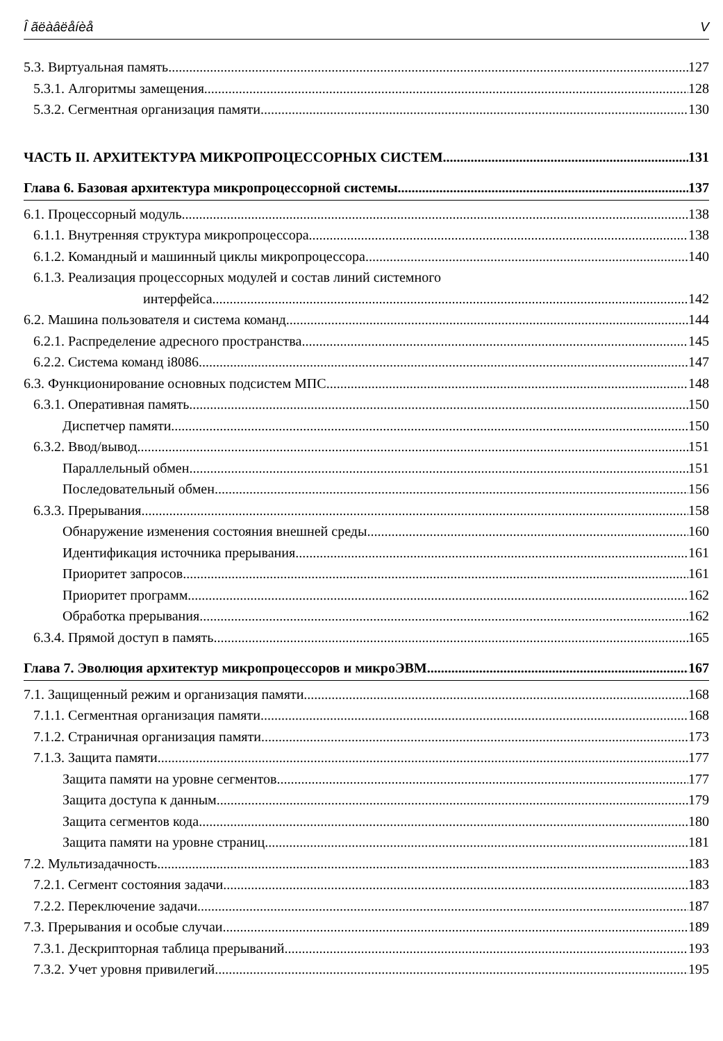Î ãëàâëåíèå V
5.3. Виртуальная память 127
5.3.1. Алгоритмы замещения 128
5.3.2. Сегментная организация памяти 130
ЧАСТЬ II. АРХИТЕКТУРА МИКРОПРОЦЕССОРНЫХ СИСТЕМ 131
Глава 6. Базовая архитектура микропроцессорной системы 137
6.1. Процессорный модуль 138
6.1.1. Внутренняя структура микропроцессора 138
6.1.2. Командный и машинный циклы микропроцессора 140
6.1.3. Реализация процессорных модулей и состав линий системного
интерфейса 142
6.2. Машина пользователя и система команд 144
6.2.1. Распределение адресного пространства 145
6.2.2. Система команд i8086 147
6.3. Функционирование основных подсистем МПС 148
6.3.1. Оперативная память 150
Диспетчер памяти 150
6.3.2. Ввод/вывод 151
Параллельный обмен 151
Последовательный обмен 156
6.3.3. Прерывания 158
Обнаружение изменения состояния внешней среды 160
Идентификация источника прерывания 161
Приоритет запросов 161
Приоритет программ 162
Обработка прерывания 162
6.3.4. Прямой доступ в память 165
Глава 7. Эволюция архитектур микропроцессоров и микроЭВМ 167
7.1. Защищенный режим и организация памяти 168
7.1.1. Сегментная организация памяти 168
7.1.2. Страничная организация памяти 173
7.1.3. Защита памяти 177
Защита памяти на уровне сегментов 177
Защита доступа к данным 179
Защита сегментов кода 180
Защита памяти на уровне страниц 181
7.2. Мультизадачность 183
7.2.1. Сегмент состояния задачи 183
7.2.2. Переключение задачи 187
7.3. Прерывания и особые случаи 189
7.3.1. Дескрипторная таблица прерываний 193
7.3.2. Учет уровня привилегий 195